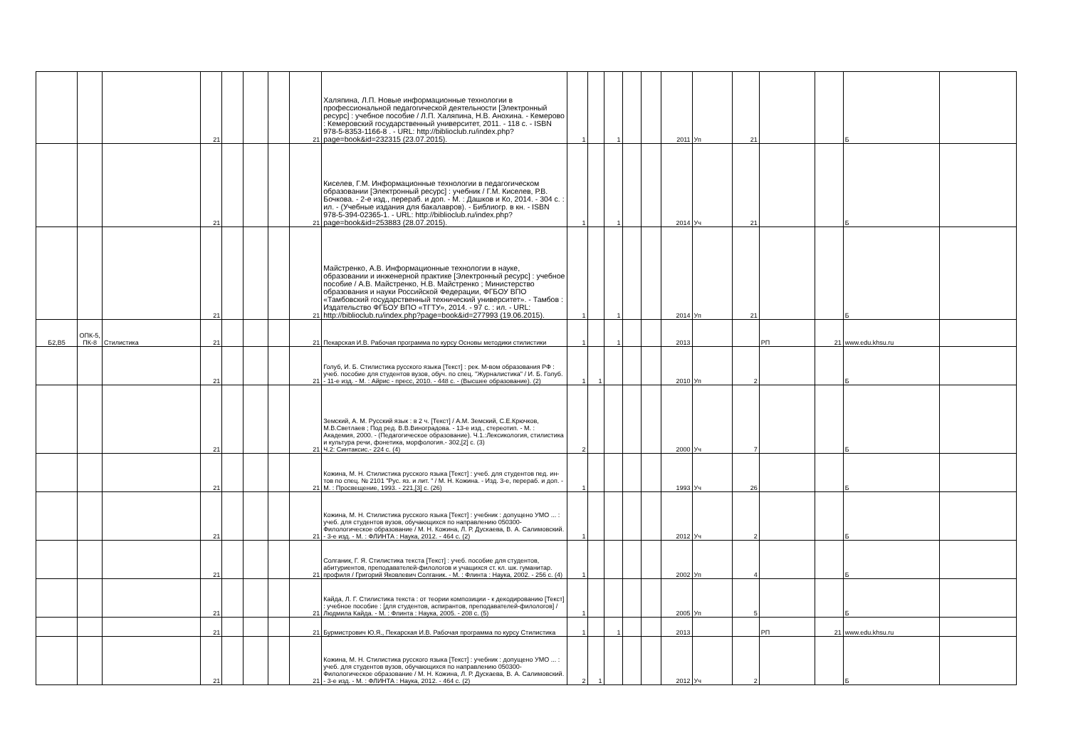| | | | 21 | | | | 21 | Халяпина, Л.П. Новые информационные технологии в профессиональной педагогической деятельности [Электронный ресурс] : учебное пособие / Л.П. Халяпина, Н.В. Анохина. - Кемерово : Кемеровский государственный университет, 2011. - 118 с. - ISBN 978-5-8353-1166-8 . - URL: http://biblioclub.ru/index.php?page=book&id=232315 (23.07.2015). | 1 | | 1 | | | 2011 | Уп | 21 | | | Б | |
| | | | 21 | | | | 21 | Киселев, Г.М. Информационные технологии в педагогическом образовании [Электронный ресурс] : учебник / Г.М. Киселев, Р.В. Бочкова. - 2-е изд., перераб. и доп. - М. : Дашков и Ко, 2014. - 304 с. : ил. - (Учебные издания для бакалавров). - Библиогр. в кн. - ISBN 978-5-394-02365-1. - URL: http://biblioclub.ru/index.php?page=book&id=253883 (28.07.2015). | 1 | | 1 | | | 2014 | Уч | 21 | | | Б | |
| | | | 21 | | | | 21 | Майстренко, А.В. Информационные технологии в науке, образовании и инженерной практике [Электронный ресурс] : учебное пособие / А.В. Майстренко, Н.В. Майстренко ; Министерство образования и науки Российской Федерации, ФГБОУ ВПО «Тамбовский государственный технический университет». - Тамбов : Издательство ФГБОУ ВПО «ТГТУ», 2014. - 97 с. : ил. - URL: http://biblioclub.ru/index.php?page=book&id=277993 (19.06.2015). | 1 | | 1 | | | 2014 | Уп | 21 | | | Б | |
| Б2,В5 | ОПК-5, ПК-8 | Стилистика | 21 | | | | 21 | Пекарская И.В. Рабочая программа по курсу Основы методики стилистики | 1 | | 1 | | | 2013 | | | РП | 21 | www.edu.khsu.ru | |
| | | | 21 | | | | 21 | Голуб, И. Б. Стилистика русского языка [Текст] : рек. М-вом образования РФ : учеб. пособие для студентов вузов, обуч. по спец. "Журналистика" / И. Б. Голуб. - 11-е изд. - М. : Айрис - пресс, 2010. - 448 с. - (Высшее образование). (2) | 1 | 1 | | | | 2010 | Уп | 2 | | | Б | |
| | | | 21 | | | | 21 | Земский, А. М. Русский язык : в 2 ч. [Текст] / А.М. Земский, С.Е.Крючков, М.В.Светлаев ; Под ред. В.В.Виноградова. - 13-е изд., стереотип. - М. : Академия, 2000. - (Педагогическое образование). Ч.1.:Лексикология, стилистика и культура речи, фонетика, морфология.- 302,[2] с. (3) Ч.2: Синтаксис.- 224 с. (4) | 2 | | | | | 2000 | Уч | 7 | | | Б | |
| | | | 21 | | | | 21 | Кожина, М. Н. Стилистика русского языка [Текст] : учеб. для студентов пед. ин-тов по спец. № 2101 "Рус. яз. и лит. " / М. Н. Кожина. - Изд. 3-е, перераб. и доп. - М. : Просвещение, 1993. - 221,[3] с. (26) | 1 | | | | | 1993 | Уч | 26 | | | Б | |
| | | | 21 | | | | 21 | Кожина, М. Н. Стилистика русского языка [Текст] : учебник : допущено УМО ... : учеб. для студентов вузов, обучающихся по направлению 050300-Филологическое образование / М. Н. Кожина, Л. Р. Дускаева, В. А. Салимовский. - 3-е изд. - М. : ФЛИНТА : Наука, 2012. - 464 с. (2) | 1 | | | | | 2012 | Уч | 2 | | | Б | |
| | | | 21 | | | | 21 | Солганик, Г. Я. Стилистика текста [Текст] : учеб. пособие для студентов, абитуриентов, преподавателей-филологов и учащихся ст. кл. шк. гуманитар. профиля / Григорий Яковлевич Солганик. - М. : Флинта : Наука, 2002. - 256 с. (4) | 1 | | | | | 2002 | Уп | 4 | | | Б | |
| | | | 21 | | | | 21 | Кайда, Л. Г. Стилистика текста : от теории композиции - к декодированию [Текст] : учебное пособие : [для студентов, аспирантов, преподавателей-филологов] / Людмила Кайда. - М. : Флинта : Наука, 2005. - 208 с. (5) | 1 | | | | | 2005 | Уп | 5 | | | Б | |
| | | | 21 | | | | 21 | Бурмистрович Ю.Я., Пекарская И.В. Рабочая программа по курсу Стилистика | 1 | | 1 | | | 2013 | | | РП | 21 | www.edu.khsu.ru | |
| | | | 21 | | | | 21 | Кожина, М. Н. Стилистика русского языка [Текст] : учебник : допущено УМО ... : учеб. для студентов вузов, обучающихся по направлению 050300-Филологическое образование / М. Н. Кожина, Л. Р. Дускаева, В. А. Салимовский. - 3-е изд. - М. : ФЛИНТА : Наука, 2012. - 464 с. (2) | 2 | 1 | | | | 2012 | Уч | 2 | | | Б | |